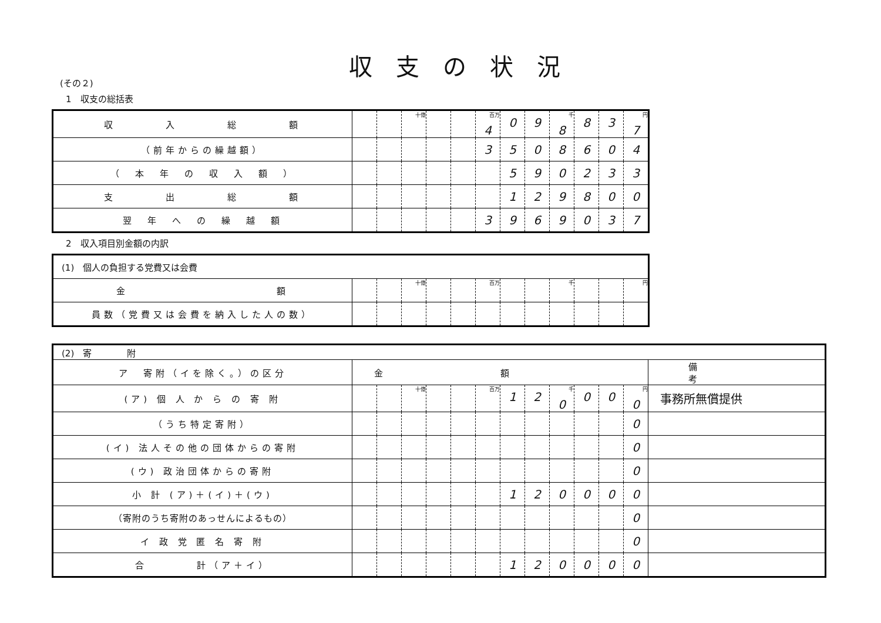収支の状況
(その２)
1　収支の総括表
| 収 入 総 額 | | | 十億 | | | 百万 4 | 0 | 9 | 千 8 | 8 | 3 | 円 7 |
| （前年からの繰越額） | | | | | | 3 | 5 | 0 | 8 | 6 | 0 | 4 |
| （ 本 年 の 収 入 額 ） | | | | | | | 5 | 9 | 0 | 2 | 3 | 3 |
| 支 出 総 額 | | | | | | | 1 | 2 | 9 | 8 | 0 | 0 |
| 翌 年 へ の 繰 越 額 | | | | | | 3 | 9 | 6 | 9 | 0 | 3 | 7 |
2　収入項目別金額の内訳
| (1) 個人の負担する党費又は会費 | | | | | | | | | | | | |
| 金 額 | | | 十億 | | | 百万 | | | 千 | | | 円 |
| 員数（党費又は会費を納入した人の数） | | | | | | | | | | | | |
| (2) 寄 附 | | | | | | | | | | | | | |
| ア 寄附（イを除く。）の区分 | 金額 | | | | | | | | | | | | 備考 |
| (ア) 個 人 か ら の 寄 附 | | | 十億 | | | 百万 | 1 | 2 | 千 0 | 0 | 0 | 円 0 | 事務所無償提供 |
| （うち特定寄附） | | | | | | | | | | | | 0 | |
| (イ) 法人その他の団体からの寄附 | | | | | | | | | | | | 0 | |
| (ウ) 政治団体からの寄附 | | | | | | | | | | | | 0 | |
| 小 計 (ア)＋(イ)＋(ウ) | | | | | | | 1 | 2 | 0 | 0 | 0 | 0 | |
| （寄附のうち寄附のあっせんによるもの） | | | | | | | | | | | | 0 | |
| イ 政 党 匿 名 寄 附 | | | | | | | | | | | | 0 | |
| 合 計（ア＋イ） | | | | | | | 1 | 2 | 0 | 0 | 0 | 0 | |